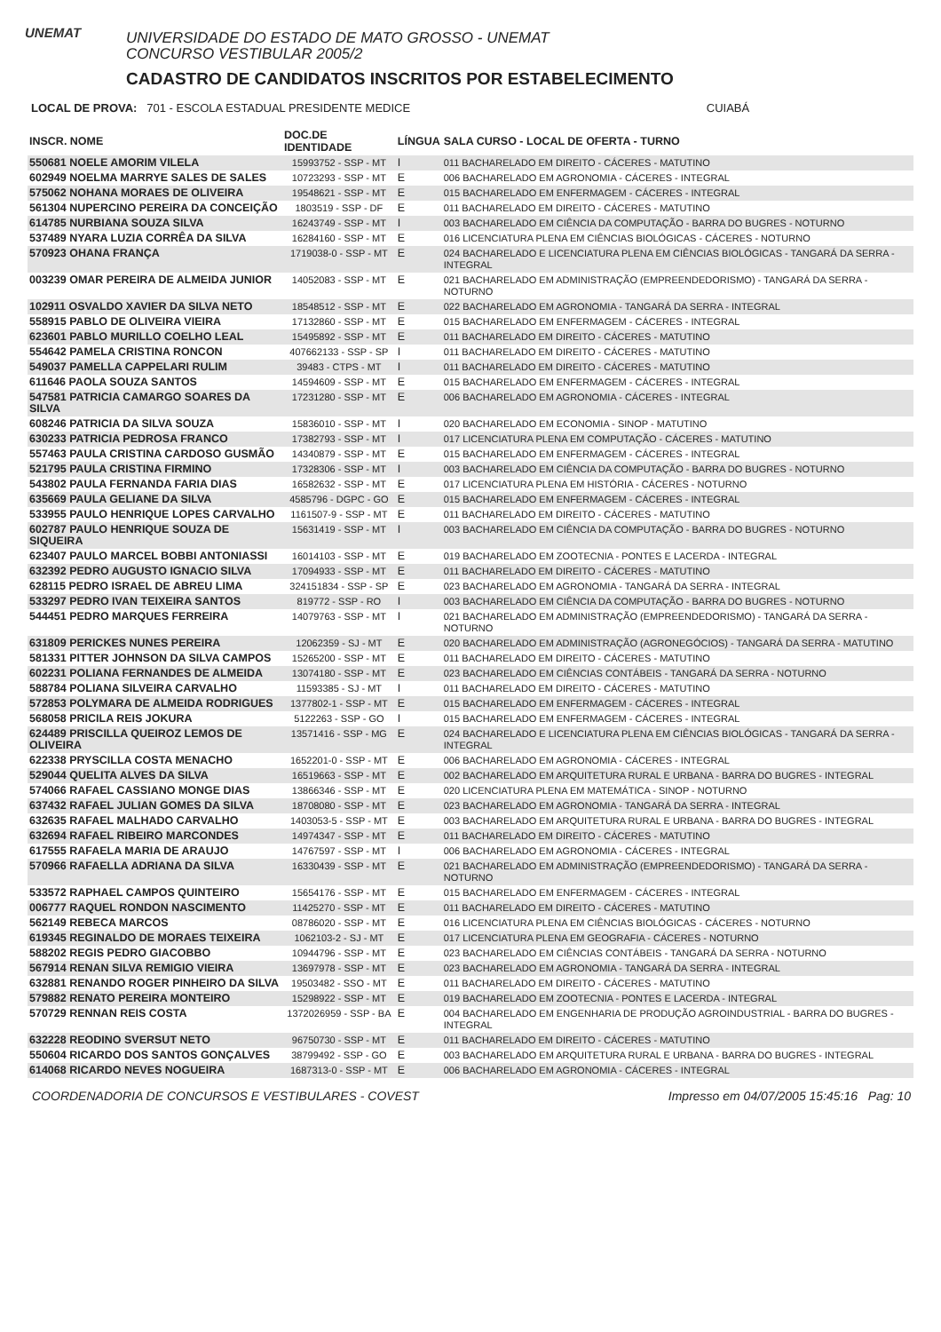UNEMAT
UNIVERSIDADE DO ESTADO DE MATO GROSSO - UNEMAT
CONCURSO VESTIBULAR 2005/2
CADASTRO DE CANDIDATOS INSCRITOS POR ESTABELECIMENTO
LOCAL DE PROVA: 701 - ESCOLA ESTADUAL PRESIDENTE MEDICE CUIABÁ
| INSCR. NOME | DOC.DE IDENTIDADE | LÍNGUA | SALA CURSO - LOCAL DE OFERTA - TURNO |
| --- | --- | --- | --- |
| 550681 NOELE AMORIM VILELA | 15993752 - SSP - MT | I | 011 BACHARELADO EM DIREITO - CÁCERES - MATUTINO |
| 602949 NOELMA MARRYE SALES DE SALES | 10723293 - SSP - MT | E | 006 BACHARELADO EM AGRONOMIA - CÁCERES - INTEGRAL |
| 575062 NOHANA MORAES DE OLIVEIRA | 19548621 - SSP - MT | E | 015 BACHARELADO EM ENFERMAGEM - CÁCERES - INTEGRAL |
| 561304 NUPERCINO PEREIRA DA CONCEIÇÃO | 1803519 - SSP - DF | E | 011 BACHARELADO EM DIREITO - CÁCERES - MATUTINO |
| 614785 NURBIANA SOUZA SILVA | 16243749 - SSP - MT | I | 003 BACHARELADO EM CIÊNCIA DA COMPUTAÇÃO - BARRA DO BUGRES - NOTURNO |
| 537489 NYARA LUZIA CORRÊA DA SILVA | 16284160 - SSP - MT | E | 016 LICENCIATURA PLENA EM CIÊNCIAS BIOLÓGICAS - CÁCERES - NOTURNO |
| 570923 OHANA FRANÇA | 1719038-0 - SSP - MT | E | 024 BACHARELADO E LICENCIATURA PLENA EM CIÊNCIAS BIOLÓGICAS - TANGARÁ DA SERRA - INTEGRAL |
| 003239 OMAR PEREIRA DE ALMEIDA JUNIOR | 14052083 - SSP - MT | E | 021 BACHARELADO EM ADMINISTRAÇÃO (EMPREENDEDORISMO) - TANGARÁ DA SERRA - NOTURNO |
| 102911 OSVALDO XAVIER DA SILVA NETO | 18548512 - SSP - MT | E | 022 BACHARELADO EM AGRONOMIA - TANGARÁ DA SERRA - INTEGRAL |
| 558915 PABLO DE OLIVEIRA VIEIRA | 17132860 - SSP - MT | E | 015 BACHARELADO EM ENFERMAGEM - CÁCERES - INTEGRAL |
| 623601 PABLO MURILLO COELHO LEAL | 15495892 - SSP - MT | E | 011 BACHARELADO EM DIREITO - CÁCERES - MATUTINO |
| 554642 PAMELA CRISTINA RONCON | 407662133 - SSP - SP | I | 011 BACHARELADO EM DIREITO - CÁCERES - MATUTINO |
| 549037 PAMELLA CAPPELARI RULIM | 39483 - CTPS - MT | I | 011 BACHARELADO EM DIREITO - CÁCERES - MATUTINO |
| 611646 PAOLA SOUZA SANTOS | 14594609 - SSP - MT | E | 015 BACHARELADO EM ENFERMAGEM - CÁCERES - INTEGRAL |
| 547581 PATRICIA CAMARGO SOARES DA SILVA | 17231280 - SSP - MT | E | 006 BACHARELADO EM AGRONOMIA - CÁCERES - INTEGRAL |
| 608246 PATRICIA DA SILVA SOUZA | 15836010 - SSP - MT | I | 020 BACHARELADO EM ECONOMIA - SINOP - MATUTINO |
| 630233 PATRICIA PEDROSA FRANCO | 17382793 - SSP - MT | I | 017 LICENCIATURA PLENA EM COMPUTAÇÃO - CÁCERES - MATUTINO |
| 557463 PAULA CRISTINA CARDOSO GUSMÃO | 14340879 - SSP - MT | E | 015 BACHARELADO EM ENFERMAGEM - CÁCERES - INTEGRAL |
| 521795 PAULA CRISTINA FIRMINO | 17328306 - SSP - MT | I | 003 BACHARELADO EM CIÊNCIA DA COMPUTAÇÃO - BARRA DO BUGRES - NOTURNO |
| 543802 PAULA FERNANDA FARIA DIAS | 16582632 - SSP - MT | E | 017 LICENCIATURA PLENA EM HISTÓRIA - CÁCERES - NOTURNO |
| 635669 PAULA GELIANE DA SILVA | 4585796 - DGPC - GO | E | 015 BACHARELADO EM ENFERMAGEM - CÁCERES - INTEGRAL |
| 533955 PAULO HENRIQUE LOPES CARVALHO | 1161507-9 - SSP - MT | E | 011 BACHARELADO EM DIREITO - CÁCERES - MATUTINO |
| 602787 PAULO HENRIQUE SOUZA DE SIQUEIRA | 15631419 - SSP - MT | I | 003 BACHARELADO EM CIÊNCIA DA COMPUTAÇÃO - BARRA DO BUGRES - NOTURNO |
| 623407 PAULO MARCEL BOBBI ANTONIASSI | 16014103 - SSP - MT | E | 019 BACHARELADO EM ZOOTECNIA - PONTES E LACERDA - INTEGRAL |
| 632392 PEDRO AUGUSTO IGNACIO SILVA | 17094933 - SSP - MT | E | 011 BACHARELADO EM DIREITO - CÁCERES - MATUTINO |
| 628115 PEDRO ISRAEL DE ABREU LIMA | 324151834 - SSP - SP | E | 023 BACHARELADO EM AGRONOMIA - TANGARÁ DA SERRA - INTEGRAL |
| 533297 PEDRO IVAN TEIXEIRA SANTOS | 819772 - SSP - RO | I | 003 BACHARELADO EM CIÊNCIA DA COMPUTAÇÃO - BARRA DO BUGRES - NOTURNO |
| 544451 PEDRO MARQUES FERREIRA | 14079763 - SSP - MT | I | 021 BACHARELADO EM ADMINISTRAÇÃO (EMPREENDEDORISMO) - TANGARÁ DA SERRA - NOTURNO |
| 631809 PERICKES NUNES PEREIRA | 12062359 - SJ - MT | E | 020 BACHARELADO EM ADMINISTRAÇÃO (AGRONEGÓCIOS) - TANGARÁ DA SERRA - MATUTINO |
| 581331 PITTER JOHNSON DA SILVA CAMPOS | 15265200 - SSP - MT | E | 011 BACHARELADO EM DIREITO - CÁCERES - MATUTINO |
| 602231 POLIANA FERNANDES DE ALMEIDA | 13074180 - SSP - MT | E | 023 BACHARELADO EM CIÊNCIAS CONTÁBEIS - TANGARÁ DA SERRA - NOTURNO |
| 588784 POLIANA SILVEIRA CARVALHO | 11593385 - SJ - MT | I | 011 BACHARELADO EM DIREITO - CÁCERES - MATUTINO |
| 572853 POLYMARA DE ALMEIDA RODRIGUES | 1377802-1 - SSP - MT | E | 015 BACHARELADO EM ENFERMAGEM - CÁCERES - INTEGRAL |
| 568058 PRICILA REIS JOKURA | 5122263 - SSP - GO | I | 015 BACHARELADO EM ENFERMAGEM - CÁCERES - INTEGRAL |
| 624489 PRISCILLA QUEIROZ LEMOS DE OLIVEIRA | 13571416 - SSP - MG | E | 024 BACHARELADO E LICENCIATURA PLENA EM CIÊNCIAS BIOLÓGICAS - TANGARÁ DA SERRA - INTEGRAL |
| 622338 PRYSCILLA COSTA MENACHO | 1652201-0 - SSP - MT | E | 006 BACHARELADO EM AGRONOMIA - CÁCERES - INTEGRAL |
| 529044 QUELITA ALVES DA SILVA | 16519663 - SSP - MT | E | 002 BACHARELADO EM ARQUITETURA RURAL E URBANA - BARRA DO BUGRES - INTEGRAL |
| 574066 RAFAEL CASSIANO MONGE DIAS | 13866346 - SSP - MT | E | 020 LICENCIATURA PLENA EM MATEMÁTICA - SINOP - NOTURNO |
| 637432 RAFAEL JULIAN GOMES DA SILVA | 18708080 - SSP - MT | E | 023 BACHARELADO EM AGRONOMIA - TANGARÁ DA SERRA - INTEGRAL |
| 632635 RAFAEL MALHADO CARVALHO | 1403053-5 - SSP - MT | E | 003 BACHARELADO EM ARQUITETURA RURAL E URBANA - BARRA DO BUGRES - INTEGRAL |
| 632694 RAFAEL RIBEIRO MARCONDES | 14974347 - SSP - MT | E | 011 BACHARELADO EM DIREITO - CÁCERES - MATUTINO |
| 617555 RAFAELA MARIA DE ARAUJO | 14767597 - SSP - MT | I | 006 BACHARELADO EM AGRONOMIA - CÁCERES - INTEGRAL |
| 570966 RAFAELLA ADRIANA DA SILVA | 16330439 - SSP - MT | E | 021 BACHARELADO EM ADMINISTRAÇÃO (EMPREENDEDORISMO) - TANGARÁ DA SERRA - NOTURNO |
| 533572 RAPHAEL CAMPOS QUINTEIRO | 15654176 - SSP - MT | E | 015 BACHARELADO EM ENFERMAGEM - CÁCERES - INTEGRAL |
| 006777 RAQUEL RONDON NASCIMENTO | 11425270 - SSP - MT | E | 011 BACHARELADO EM DIREITO - CÁCERES - MATUTINO |
| 562149 REBECA MARCOS | 08786020 - SSP - MT | E | 016 LICENCIATURA PLENA EM CIÊNCIAS BIOLÓGICAS - CÁCERES - NOTURNO |
| 619345 REGINALDO DE MORAES TEIXEIRA | 1062103-2 - SJ - MT | E | 017 LICENCIATURA PLENA EM GEOGRAFIA - CÁCERES - NOTURNO |
| 588202 REGIS PEDRO GIACOBBO | 10944796 - SSP - MT | E | 023 BACHARELADO EM CIÊNCIAS CONTÁBEIS - TANGARÁ DA SERRA - NOTURNO |
| 567914 RENAN SILVA REMIGIO VIEIRA | 13697978 - SSP - MT | E | 023 BACHARELADO EM AGRONOMIA - TANGARÁ DA SERRA - INTEGRAL |
| 632881 RENANDO ROGER PINHEIRO DA SILVA | 19503482 - SSO - MT | E | 011 BACHARELADO EM DIREITO - CÁCERES - MATUTINO |
| 579882 RENATO PEREIRA MONTEIRO | 15298922 - SSP - MT | E | 019 BACHARELADO EM ZOOTECNIA - PONTES E LACERDA - INTEGRAL |
| 570729 RENNAN REIS COSTA | 1372026959 - SSP - BA | E | 004 BACHARELADO EM ENGENHARIA DE PRODUÇÃO AGROINDUSTRIAL - BARRA DO BUGRES - INTEGRAL |
| 632228 REODINO SVERSUT NETO | 96750730 - SSP - MT | E | 011 BACHARELADO EM DIREITO - CÁCERES - MATUTINO |
| 550604 RICARDO DOS SANTOS GONÇALVES | 38799492 - SSP - GO | E | 003 BACHARELADO EM ARQUITETURA RURAL E URBANA - BARRA DO BUGRES - INTEGRAL |
| 614068 RICARDO NEVES NOGUEIRA | 1687313-0 - SSP - MT | E | 006 BACHARELADO EM AGRONOMIA - CÁCERES - INTEGRAL |
COORDENADORIA DE CONCURSOS E VESTIBULARES - COVEST Impresso em 04/07/2005 15:45:16 Pag: 10